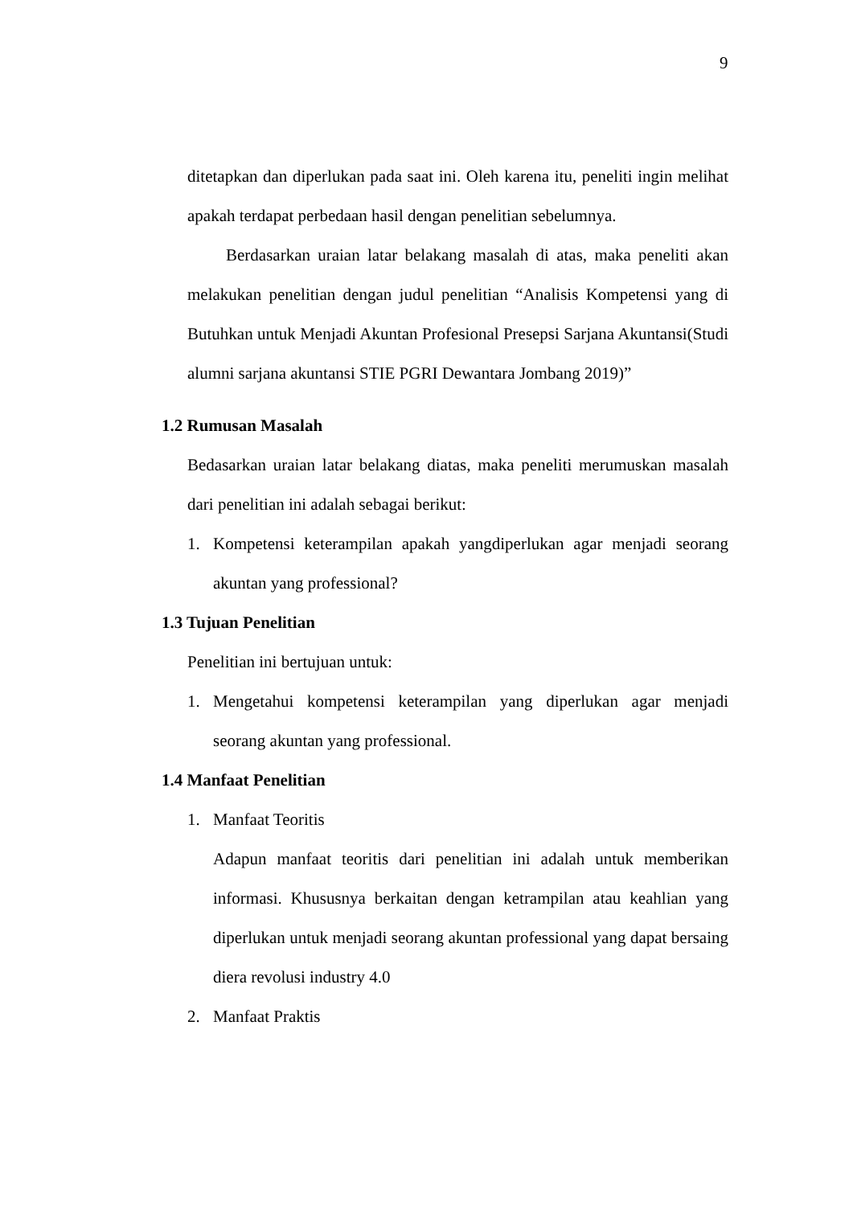9
ditetapkan dan diperlukan pada saat ini. Oleh karena itu, peneliti ingin melihat apakah terdapat perbedaan hasil dengan penelitian sebelumnya.
Berdasarkan uraian latar belakang masalah di atas, maka peneliti akan melakukan penelitian dengan judul penelitian “Analisis Kompetensi yang di Butuhkan untuk Menjadi Akuntan Profesional Presepsi Sarjana Akuntansi(Studi alumni sarjana akuntansi STIE PGRI Dewantara Jombang 2019)”
1.2 Rumusan Masalah
Bedasarkan uraian latar belakang diatas, maka peneliti merumuskan masalah dari penelitian ini adalah sebagai berikut:
1.
Kompetensi keterampilan apakah yangdiperlukan agar menjadi seorang akuntan yang professional?
1.3 Tujuan Penelitian
Penelitian ini bertujuan untuk:
1.
Mengetahui kompetensi keterampilan yang diperlukan agar menjadi seorang akuntan yang professional.
1.4 Manfaat Penelitian
1.
Manfaat Teoritis
Adapun manfaat teoritis dari penelitian ini adalah untuk memberikan informasi. Khususnya berkaitan dengan ketrampilan atau keahlian yang diperlukan untuk menjadi seorang akuntan professional yang dapat bersaing diera revolusi industry 4.0
2.
Manfaat Praktis